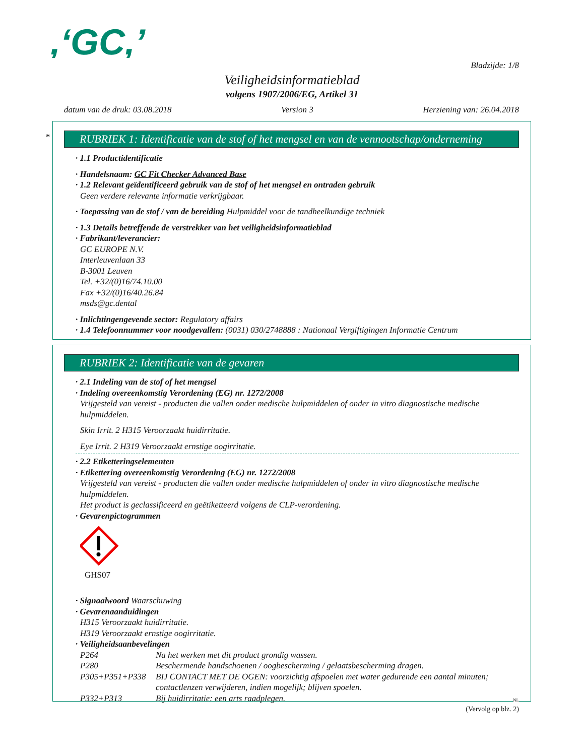,‘GC,’
Bladzijde: 1/8
Veiligheidsinformatieblad
volgens 1907/2006/EG, Artikel 31
datum van de druk: 03.08.2018 Version 3 Herziening van: 26.04.2018
*
RUBRIEK 1: Identificatie van de stof of het mengsel en van de vennootschap/onderneming
· 1.1 Productidentificatie
· Handelsnaam: GC Fit Checker Advanced Base
· 1.2 Relevant geïdentificeerd gebruik van de stof of het mengsel en ontraden gebruik
Geen verdere relevante informatie verkrijgbaar.
· Toepassing van de stof / van de bereiding Hulpmiddel voor de tandheelkundige techniek
· 1.3 Details betreffende de verstrekker van het veiligheidsinformatieblad
· Fabrikant/leverancier:
GC EUROPE N.V.
Interleuvenlaan 33
B-3001 Leuven
Tel. +32/(0)16/74.10.00
Fax +32/(0)16/40.26.84
msds@gc.dental
· Inlichtingengevende sector: Regulatory affairs
· 1.4 Telefoonnummer voor noodgevallen: (0031) 030/2748888 : Nationaal Vergiftigingen Informatie Centrum
RUBRIEK 2: Identificatie van de gevaren
· 2.1 Indeling van de stof of het mengsel
· Indeling overeenkomstig Verordening (EG) nr. 1272/2008
Vrijgesteld van vereist - producten die vallen onder medische hulpmiddelen of onder in vitro diagnostische medische hulpmiddelen.
Skin Irrit. 2 H315 Veroorzaakt huidirritatie.
Eye Irrit. 2 H319 Veroorzaakt ernstige oogirritatie.
· 2.2 Etiketteringselementen
· Etikettering overeenkomstig Verordening (EG) nr. 1272/2008
Vrijgesteld van vereist - producten die vallen onder medische hulpmiddelen of onder in vitro diagnostische medische hulpmiddelen.
Het product is geclassificeerd en geëtiketteerd volgens de CLP-verordening.
· Gevarenpictogrammen
GHS07
· Signaalwoord Waarschuwing
· Gevarenaanduidingen
H315 Veroorzaakt huidirritatie.
H319 Veroorzaakt ernstige oogirritatie.
· Veiligheidsaanbevelingen
| P264 | Na het werken met dit product grondig wassen. |
| P280 | Beschermende handschoenen / oogbescherming / gelaatsbescherming dragen. |
| P305+P351+P338 | BIJ CONTACT MET DE OGEN: voorzichtig afspoelen met water gedurende een aantal minuten; contactlenzen verwijderen, indien mogelijk; blijven spoelen. |
| P332+P313 | Bij huidirritatie: een arts raadplegen. |
(Vervolg op blz. 2)
NL